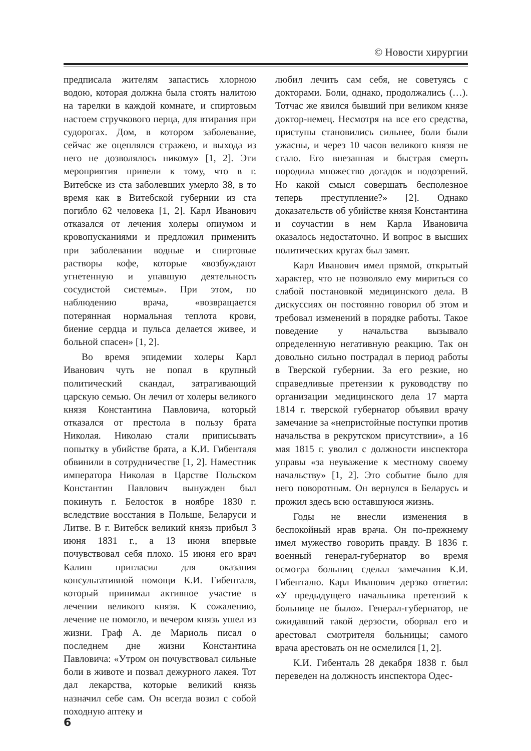© Новости хирургии
предписала жителям запастись хлорною водою, которая должна была стоять налитою на тарелки в каждой комнате, и спиртовым настоем стручкового перца, для втирания при судорогах. Дом, в котором заболевание, сейчас же оцеплялся стражею, и выхода из него не дозволялось никому» [1, 2]. Эти мероприятия привели к тому, что в г. Витебске из ста заболевших умерло 38, в то время как в Витебской губернии из ста погибло 62 человека [1, 2]. Карл Иванович отказался от лечения холеры опиумом и кровопусканиями и предложил применить при заболевании водные и спиртовые растворы кофе, которые «возбуждают угнетенную и упавшую деятельность сосудистой системы». При этом, по наблюдению врача, «возвращается потерянная нормальная теплота крови, биение сердца и пульса делается живее, и больной спасен» [1, 2].
Во время эпидемии холеры Карл Иванович чуть не попал в крупный политический скандал, затрагивающий царскую семью. Он лечил от холеры великого князя Константина Павловича, который отказался от престола в пользу брата Николая. Николаю стали приписывать попытку в убийстве брата, а К.И. Гибенталя обвинили в сотрудничестве [1, 2]. Наместник императора Николая в Царстве Польском Константин Павлович вынужден был покинуть г. Белосток в ноябре 1830 г. вследствие восстания в Польше, Беларуси и Литве. В г. Витебск великий князь прибыл 3 июня 1831 г., а 13 июня впервые почувствовал себя плохо. 15 июня его врач Калиш пригласил для оказания консультативной помощи К.И. Гибенталя, который принимал активное участие в лечении великого князя. К сожалению, лечение не помогло, и вечером князь ушел из жизни. Граф А. де Мариоль писал о последнем дне жизни Константина Павловича: «Утром он почувствовал сильные боли в животе и позвал дежурного лакея. Тот дал лекарства, которые великий князь назначил себе сам. Он всегда возил с собой походную аптеку и
любил лечить сам себя, не советуясь с докторами. Боли, однако, продолжались (…). Тотчас же явился бывший при великом князе доктор-немец. Несмотря на все его средства, приступы становились сильнее, боли были ужасны, и через 10 часов великого князя не стало. Его внезапная и быстрая смерть породила множество догадок и подозрений. Но какой смысл совершать бесполезное теперь преступление?» [2]. Однако доказательств об убийстве князя Константина и соучастии в нем Карла Ивановича оказалось недостаточно. И вопрос в высших политических кругах был замят.
Карл Иванович имел прямой, открытый характер, что не позволяло ему мириться со слабой постановкой медицинского дела. В дискуссиях он постоянно говорил об этом и требовал изменений в порядке работы. Такое поведение у начальства вызывало определенную негативную реакцию. Так он довольно сильно пострадал в период работы в Тверской губернии. За его резкие, но справедливые претензии к руководству по организации медицинского дела 17 марта 1814 г. тверской губернатор объявил врачу замечание за «непристойные поступки против начальства в рекрутском присутствии», а 16 мая 1815 г. уволил с должности инспектора управы «за неуважение к местному своему начальству» [1, 2]. Это событие было для него поворотным. Он вернулся в Беларусь и прожил здесь всю оставшуюся жизнь.
Годы не внесли изменения в беспокойный нрав врача. Он по-прежнему имел мужество говорить правду. В 1836 г. военный генерал-губернатор во время осмотра больниц сделал замечания К.И. Гибенталю. Карл Иванович дерзко ответил: «У предыдущего начальника претензий к больнице не было». Генерал-губернатор, не ожидавший такой дерзости, оборвал его и арестовал смотрителя больницы; самого врача арестовать он не осмелился [1, 2].
К.И. Гибенталь 28 декабря 1838 г. был переведен на должность инспектора Одес-
6